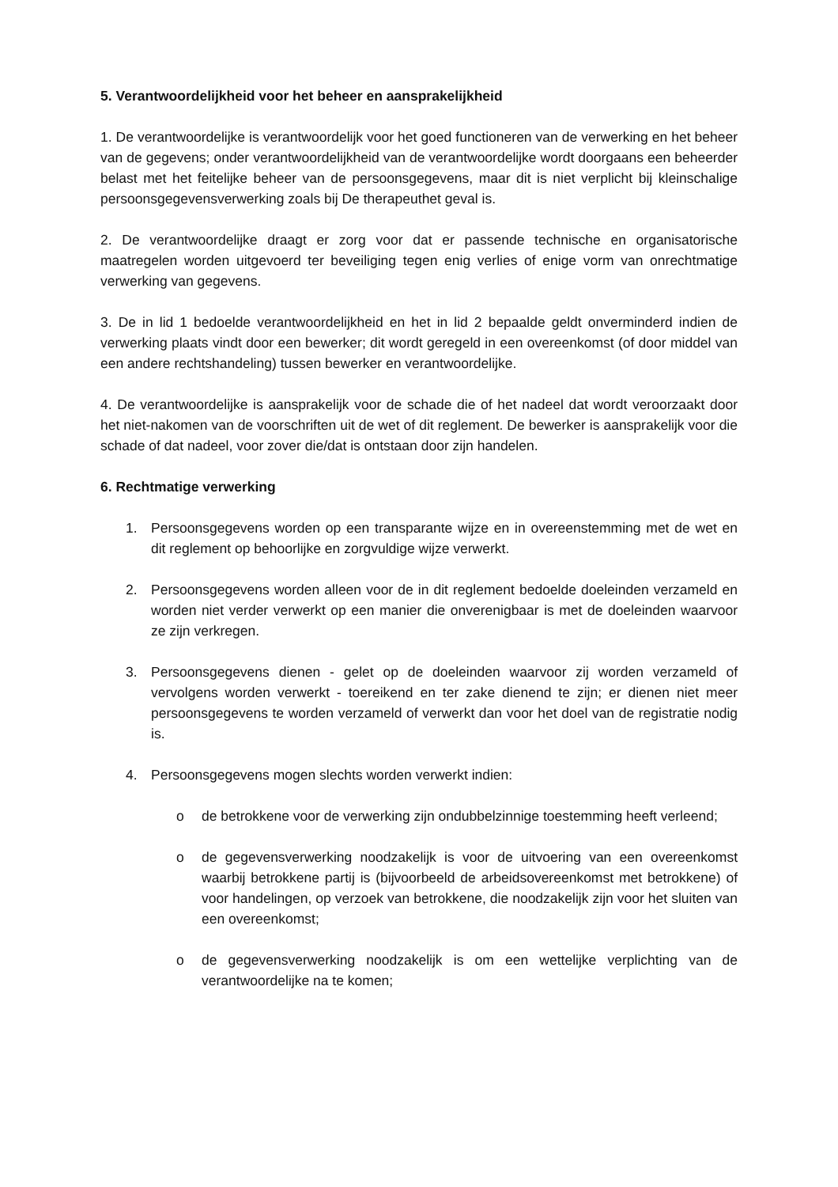5. Verantwoordelijkheid voor het beheer en aansprakelijkheid
1. De verantwoordelijke is verantwoordelijk voor het goed functioneren van de verwerking en het beheer van de gegevens; onder verantwoordelijkheid van de verantwoordelijke wordt doorgaans een beheerder belast met het feitelijke beheer van de persoonsgegevens, maar dit is niet verplicht bij kleinschalige persoonsgegevensverwerking zoals bij De therapeuthet geval is.
2. De verantwoordelijke draagt er zorg voor dat er passende technische en organisatorische maatregelen worden uitgevoerd ter beveiliging tegen enig verlies of enige vorm van onrechtmatige verwerking van gegevens.
3. De in lid 1 bedoelde verantwoordelijkheid en het in lid 2 bepaalde geldt onverminderd indien de verwerking plaats vindt door een bewerker; dit wordt geregeld in een overeenkomst (of door middel van een andere rechtshandeling) tussen bewerker en verantwoordelijke.
4. De verantwoordelijke is aansprakelijk voor de schade die of het nadeel dat wordt veroorzaakt door het niet-nakomen van de voorschriften uit de wet of dit reglement. De bewerker is aansprakelijk voor die schade of dat nadeel, voor zover die/dat is ontstaan door zijn handelen.
6. Rechtmatige verwerking
1. Persoonsgegevens worden op een transparante wijze en in overeenstemming met de wet en dit reglement op behoorlijke en zorgvuldige wijze verwerkt.
2. Persoonsgegevens worden alleen voor de in dit reglement bedoelde doeleinden verzameld en worden niet verder verwerkt op een manier die onverenigbaar is met de doeleinden waarvoor ze zijn verkregen.
3. Persoonsgegevens dienen - gelet op de doeleinden waarvoor zij worden verzameld of vervolgens worden verwerkt - toereikend en ter zake dienend te zijn; er dienen niet meer persoonsgegevens te worden verzameld of verwerkt dan voor het doel van de registratie nodig is.
4. Persoonsgegevens mogen slechts worden verwerkt indien:
o de betrokkene voor de verwerking zijn ondubbelzinnige toestemming heeft verleend;
o de gegevensverwerking noodzakelijk is voor de uitvoering van een overeenkomst waarbij betrokkene partij is (bijvoorbeeld de arbeidsovereenkomst met betrokkene) of voor handelingen, op verzoek van betrokkene, die noodzakelijk zijn voor het sluiten van een overeenkomst;
o de gegevensverwerking noodzakelijk is om een wettelijke verplichting van de verantwoordelijke na te komen;